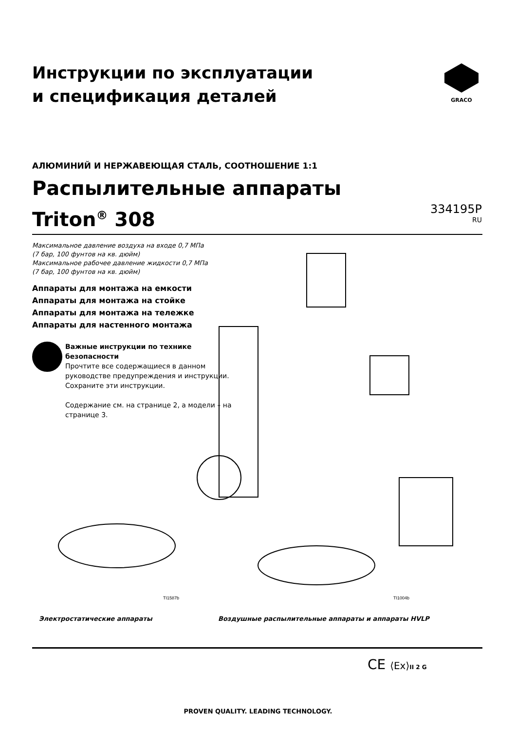Инструкции по эксплуатации
и спецификация деталей
GRACO
АЛЮМИНИЙ И НЕРЖАВЕЮЩАЯ СТАЛЬ, СООТНОШЕНИЕ 1:1
Распылительные аппараты
Triton<sup>®</sup> 308
334195P
RU
Максимальное давление воздуха на входе 0,7 МПа
(7 бар, 100 фунтов на кв. дюйм)
Максимальное рабочее давление жидкости 0,7 МПа
(7 бар, 100 фунтов на кв. дюйм)
Аппараты для монтажа на емкости
Аппараты для монтажа на стойке
Аппараты для монтажа на тележке
Аппараты для настенного монтажа
Важные инструкции по технике безопасности
Прочтите все содержащиеся в данном руководстве предупреждения и инструкции. Сохраните эти инструкции.
Содержание см. на странице 2, а модели – на странице 3.
TI1587b TI1004b
Электростатические аппараты
Воздушные распылительные аппараты и аппараты HVLP
CE ⟨Ex⟩II 2 G
PROVEN QUALITY. LEADING TECHNOLOGY.